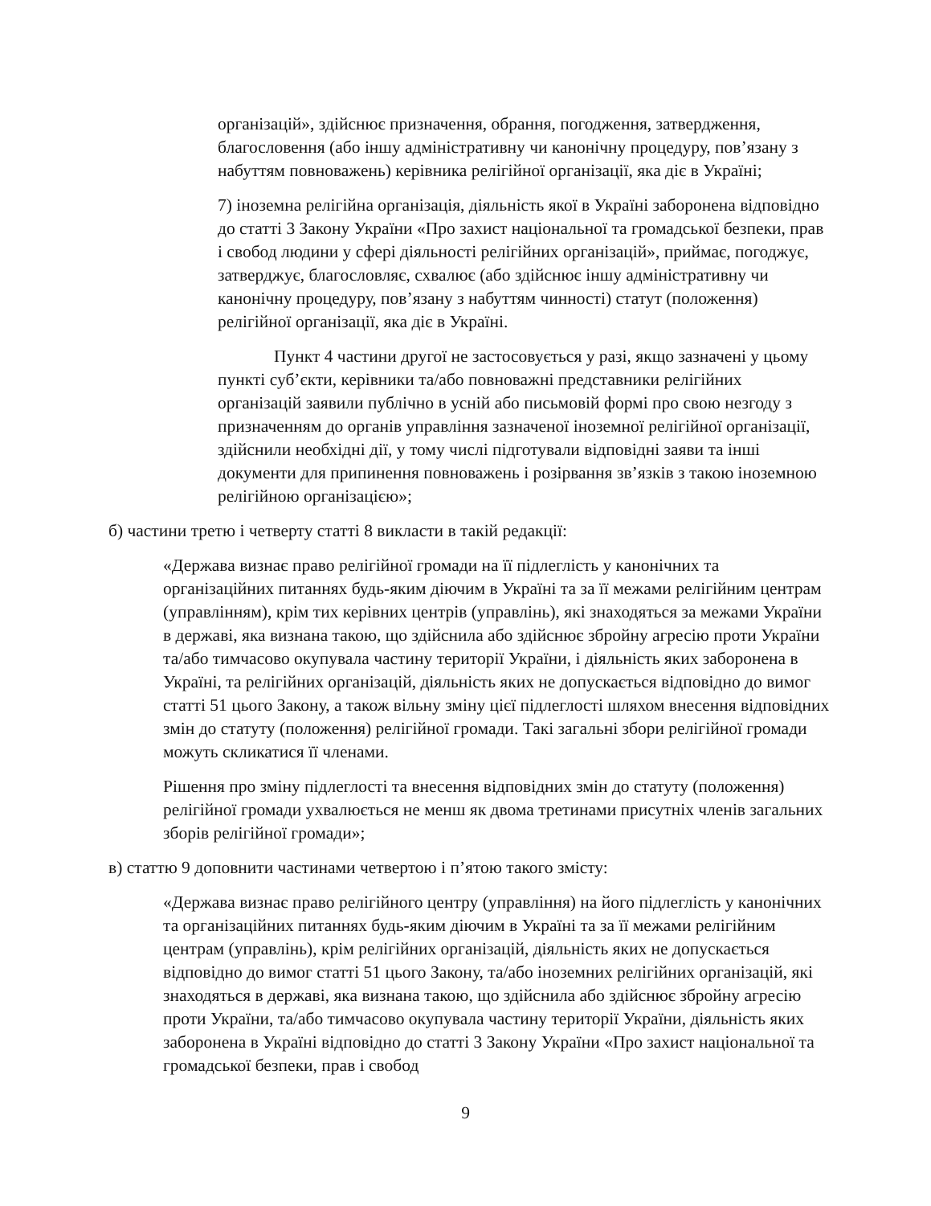організацій», здійснює призначення, обрання, погодження, затвердження, благословення (або іншу адміністративну чи канонічну процедуру, пов’язану з набуттям повноважень) керівника релігійної організації, яка діє в Україні;
7) іноземна релігійна організація, діяльність якої в Україні заборонена відповідно до статті 3 Закону України «Про захист національної та громадської безпеки, прав і свобод людини у сфері діяльності релігійних організацій», приймає, погоджує, затверджує, благословляє, схвалює (або здійснює іншу адміністративну чи канонічну процедуру, пов’язану з набуттям чинності) статут (положення) релігійної організації, яка діє в Україні.
Пункт 4 частини другої не застосовується у разі, якщо зазначені у цьому пункті суб’єкти, керівники та/або повноважні представники релігійних організацій заявили публічно в усній або письмовій формі про свою незгоду з призначенням до органів управління зазначеної іноземної релігійної організації, здійснили необхідні дії, у тому числі підготували відповідні заяви та інші документи для припинення повноважень і розірвання зв’язків з такою іноземною релігійною організацією»;
б) частини третю і четверту статті 8 викласти в такій редакції:
«Держава визнає право релігійної громади на її підлеглість у канонічних та організаційних питаннях будь-яким діючим в Україні та за її межами релігійним центрам (управлінням), крім тих керівних центрів (управлінь), які знаходяться за межами України в державі, яка визнана такою, що здійснила або здійснює збройну агресію проти України та/або тимчасово окупувала частину території України, і діяльність яких заборонена в Україні, та релігійних організацій, діяльність яких не допускається відповідно до вимог статті 51 цього Закону, а також вільну зміну цієї підлеглості шляхом внесення відповідних змін до статуту (положення) релігійної громади. Такі загальні збори релігійної громади можуть скликатися її членами.
Рішення про зміну підлеглості та внесення відповідних змін до статуту (положення) релігійної громади ухвалюється не менш як двома третинами присутніх членів загальних зборів релігійної громади»;
в) статтю 9 доповнити частинами четвертою і п’ятою такого змісту:
«Держава визнає право релігійного центру (управління) на його підлеглість у канонічних та організаційних питаннях будь-яким діючим в Україні та за її межами релігійним центрам (управлінь), крім релігійних організацій, діяльність яких не допускається відповідно до вимог статті 51 цього Закону, та/або іноземних релігійних організацій, які знаходяться в державі, яка визнана такою, що здійснила або здійснює збройну агресію проти України, та/або тимчасово окупувала частину території України, діяльність яких заборонена в Україні відповідно до статті 3 Закону України «Про захист національної та громадської безпеки, прав і свобод
9